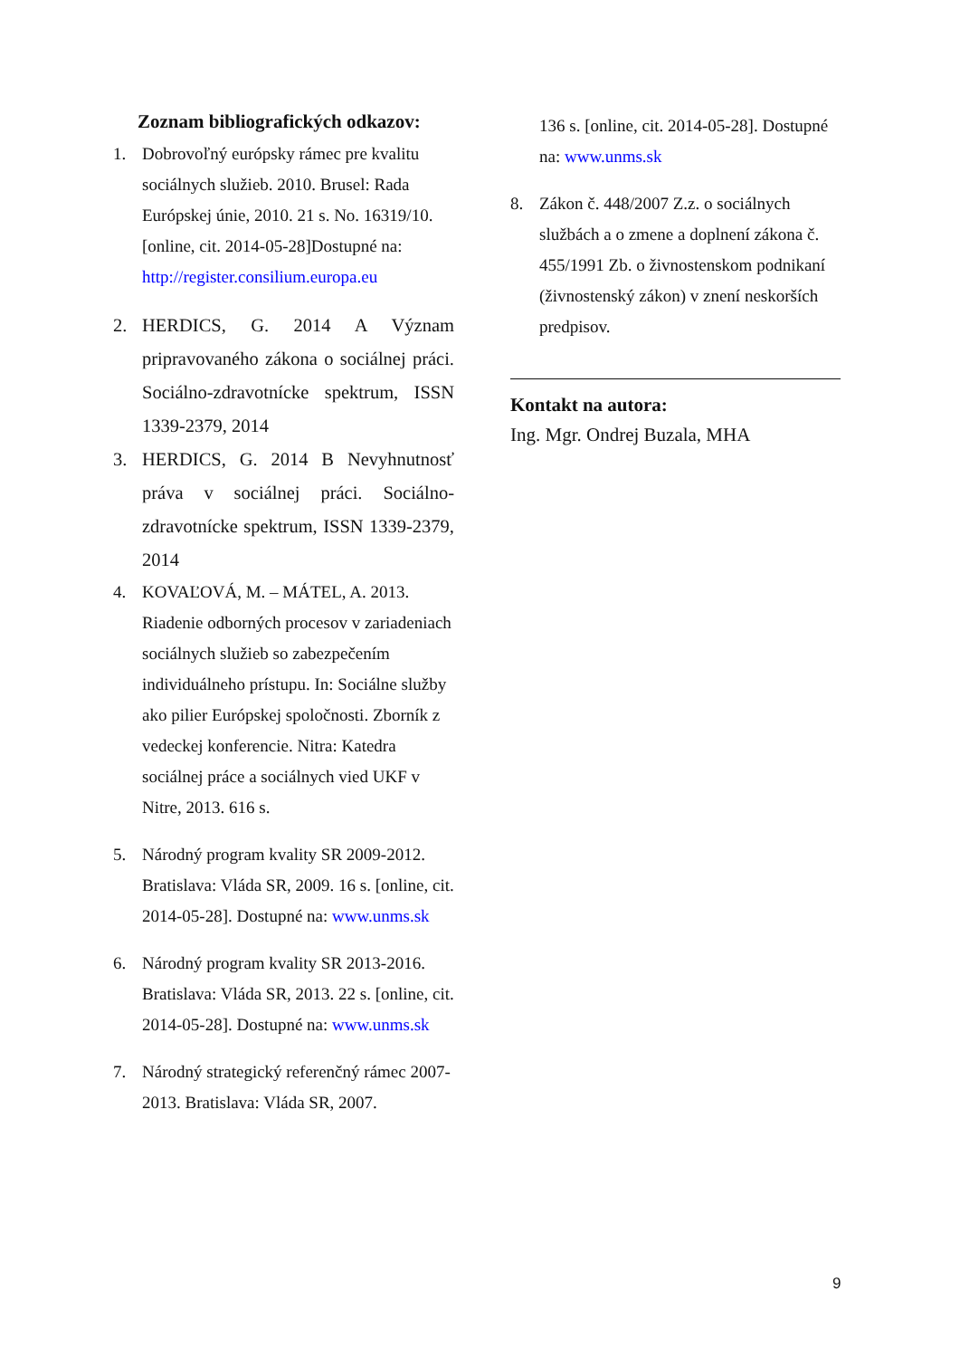Zoznam bibliografických odkazov:
1. Dobrovoľný európsky rámec pre kvalitu sociálnych služieb. 2010. Brusel: Rada Európskej únie, 2010. 21 s. No. 16319/10. [online, cit. 2014-05-28]Dostupné na: http://register.consilium.europa.eu
2. HERDICS, G. 2014 A Význam pripravovaného zákona o sociálnej práci. Sociálno-zdravotnícke spektrum, ISSN 1339-2379, 2014
3. HERDICS, G. 2014 B Nevyhnutnosť práva v sociálnej práci. Sociálno-zdravotnícke spektrum, ISSN 1339-2379, 2014
4. KOVAĽOVÁ, M. – MÁTEL, A. 2013. Riadenie odborných procesov v zariadeniach sociálnych služieb so zabezpečením individuálneho prístupu. In: Sociálne služby ako pilier Európskej spoločnosti. Zborník z vedeckej konferencie. Nitra: Katedra sociálnej práce a sociálnych vied UKF v Nitre, 2013. 616 s.
5. Národný program kvality SR 2009-2012. Bratislava: Vláda SR, 2009. 16 s. [online, cit. 2014-05-28]. Dostupné na: www.unms.sk
6. Národný program kvality SR 2013-2016. Bratislava: Vláda SR, 2013. 22 s. [online, cit. 2014-05-28]. Dostupné na: www.unms.sk
7. Národný strategický referenčný rámec 2007-2013. Bratislava: Vláda SR, 2007.
136 s. [online, cit. 2014-05-28]. Dostupné na: www.unms.sk
8. Zákon č. 448/2007 Z.z. o sociálnych službách a o zmene a doplnení zákona č. 455/1991 Zb. o živnostenskom podnikaní (živnostenský zákon) v znení neskorších predpisov.
Kontakt na autora:
Ing. Mgr. Ondrej Buzala, MHA
9